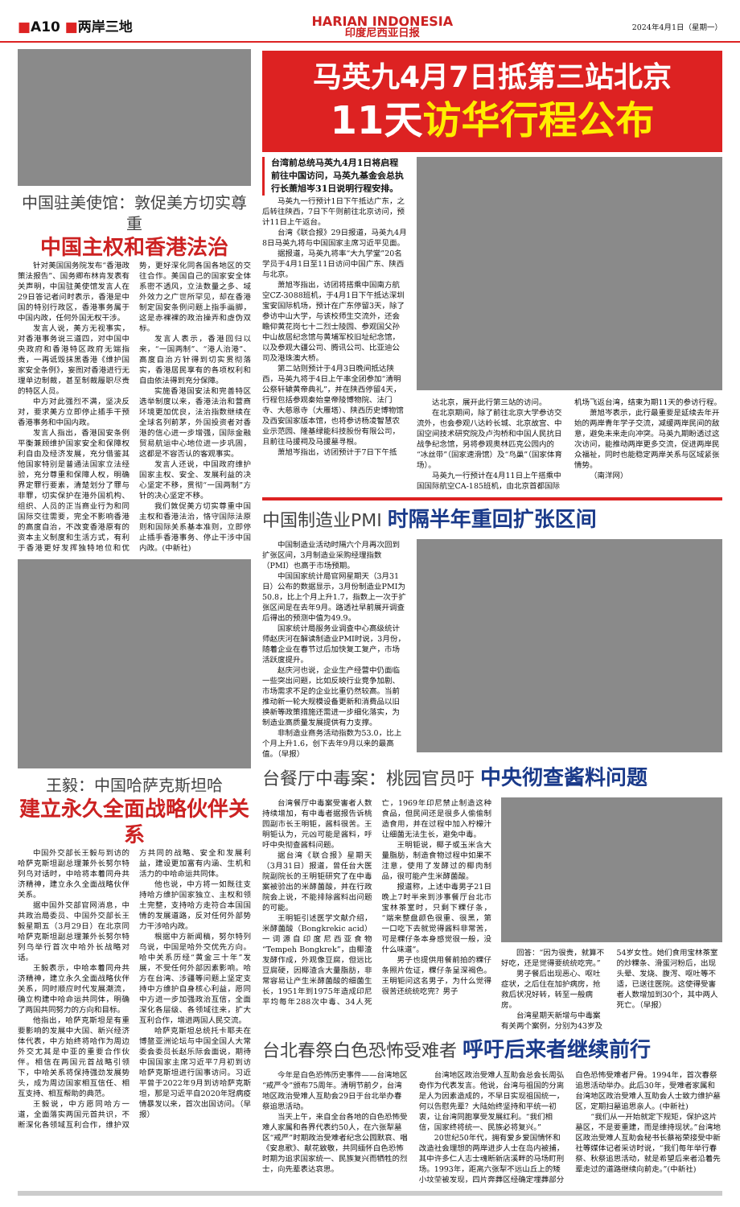■A10 ■两岸三地
HARIAN INDONESIA
印度尼西亚日报
2024年4月1日（星期一）
中国驻美使馆：敦促美方切实尊重
中国主权和香港法治
针对美国国务院发布“香港政策法报告”、国务卿布林肯发表有关声明，中国驻美使馆发言人在29日答记者问时表示，香港是中国的特别行政区，香港事务属于中国内政，任何外国无权干涉。
发言人说，美方无视事实，对香港事务说三道四，对中国中央政府和香港特区政府无端指责，一再诋毁抹黑香港《维护国家安全条例》，妄图对香港进行无理单边制裁，甚至制裁履职尽责的特区人员。
中方对此强烈不满，坚决反对，要求美方立即停止插手干预香港事务和中国内政。
发言人指出，香港国安条例平衡兼顾维护国家安全和保障权利自由及经济发展，充分借鉴其他国家特别是普通法国家立法经验，充分尊重和保障人权，明确界定罪行要素，清楚划分了罪与非罪，切实保护在港外国机构、组织、人员的正当商业行为和同国际交往需要，完全不影响香港的高度自治，不改变香港原有的资本主义制度和生活方式，有利于香港更好发挥独特地位和优势，更好深化同各国各地区的交往合作。美国自己的国家安全体系密不透风，立法数量之多、域外效力之广世所罕见，却在香港制定国安条例问题上指手画脚，这是赤裸裸的政治操弄和虚伪双标。
发言人表示，香港回归以来，“一国两制”、“港人治港”、高度自治方针得到切实贯彻落实，香港居民享有的各项权利和自由依法得到充分保障。
实施香港国安法和完善特区选举制度以来，香港法治和营商环境更加优良，法治指数继续在全球名列前茅，外国投资者对香港的信心进一步增强，国际金融贸易航运中心地位进一步巩固，这都是不容否认的客观事实。
发言人还说，中国政府维护国家主权、安全、发展利益的决心坚定不移，贯彻“一国两制”方针的决心坚定不移。
我们敦促美方切实尊重中国主权和香港法治，恪守国际法原则和国际关系基本准则，立即停止插手香港事务、停止干涉中国内政。(中新社)
王毅：中国哈萨克斯坦哈
建立永久全面战略伙伴关系
中国外交部长王毅与到访的哈萨克斯坦副总理兼外长努尔特列乌对话时，中哈将本着同舟共济精神，建立永久全面战略伙伴关系。
据中国外交部官网消息，中共政治局委员、中国外交部长王毅星期五（3月29日）在北京同哈萨克斯坦副总理兼外长努尔特列乌举行首次中哈外长战略对话。
王毅表示，中哈本着同舟共济精神，建立永久全面战略伙伴关系，同时顺应时代发展潮流，确立构建中哈命运共同体，明确了两国共同努力的方向和目标。
他指出，哈萨克斯坦是有重要影响的发展中大国、新兴经济体代表，中方始终将哈作为周边外交尤其是中亚的重要合作伙伴。相信在两国元首战略引领下，中哈关系将保持强劲发展势头，成为周边国家相互信任、相互支持、相互帮助的典范。
王毅说，中方愿同哈方一道，全面落实两国元首共识，不断深化各领域互利合作，维护双方共同的战略、安全和发展利益，建设更加富有内涵、生机和活力的中哈命运共同体。
他也说，中方将一如既往支持哈方维护国家独立、主权和领土完整，支持哈方走符合本国国情的发展道路，反对任何外部势力干涉哈内政。
根据中方新闻稿，努尔特列乌说，中国是哈外交优先方向。哈中关系历经“黄金三十年”发展，不受任何外部因素影响。哈方在台湾、涉疆等问题上坚定支持中方维护自身核心利益，愿同中方进一步加强政治互信，全面深化各层级、各领域往来，扩大互利合作，增进两国人民交流。
哈萨克斯坦总统托卡耶夫在博鳌亚洲论坛与中国全国人大常委会委员长赵乐际会面说，期待中国国家主席习近平7月初到访哈萨克斯坦进行国事访问。习近平曾于2022年9月到访哈萨克斯坦，那是习近平自2020年冠病疫情暴发以来，首次出国访问。（早报）
马英九4月7日抵第三站北京
11天访华行程公布
台湾前总统马英九4月1日将启程前往中国访问，马英九基金会总执行长萧旭岑31日说明行程安排。
马英九一行预计1日下午抵达广东，之后转往陕西，7日下午则前往北京访问，预计11日上午返台。
台湾《联合报》29日报道，马英九4月8日马英九将与中国国家主席习近平见面。
据报道，马英九将率“大九学堂”20名学员于4月1日至11日访问中国广东、陕西与北京。
萧旭岑指出，访团将搭乘中国南方航空CZ-3088班机，于4月1日下午抵达深圳宝安国际机场，预计在广东停留3天，除了参访中山大学，与该校师生交流外，还会瞻仰黄花岗七十二烈士陵园、参观国父孙中山故居纪念馆与黄埔军校旧址纪念馆，以及参观大疆公司、腾讯公司、比亚迪公司及港珠澳大桥。
第二站则预计于4月3日晚间抵达陕西，马英九将于4日上午率全团参加“清明公祭轩辕黄帝典礼”，并在陕西停留4天，行程包括参观秦始皇帝陵博物院、法门寺、大慈恩寺（大雁塔）、陕西历史博物馆及西安国家版本馆，也将参访杨凌智慧农业示范园、隆基绿能科技股份有限公司，且前往马援祠及马援墓寻根。
萧旭岑指出，访团预计于7日下午抵
达北京，展开此行第三站的访问。
在北京期间，除了前往北京大学参访交流外，也会参观八达岭长城、北京故宫、中国空间技术研究院及卢沟桥和中国人民抗日战争纪念馆，另将参观奥林匹克公园内的“冰丝带”（国家速滑馆）及“鸟巢”（国家体育场）。
马英九一行预计在4月11日上午搭乘中国国际航空CA-185班机，由北京首都国际机场飞返台湾，结束为期11天的参访行程。
萧旭岑表示，此行最重要是延续去年开始的两岸青年学子交流，减缓两岸民间的敌意，避免未来走向冲突。马英九期盼透过这次访问，能推动两岸更多交流，促进两岸民众福祉，同时也能稳定两岸关系与区域紧张情势。
（南洋网）
中国制造业PMI 时隔半年重回扩张区间
中国制造业活动时隔六个月再次回到扩张区间，3月制造业采购经理指数（PMI）也高于市场预期。
中国国家统计局官网星期天（3月31日）公布的数据显示，3月份制造业PMI为50.8，比上个月上升1.7，指数上一次于扩张区间是在去年9月。路透社早前展开调查后得出的预测中值为49.9。
国家统计局服务业调查中心高级统计师赵庆河在解读制造业PMI时说，3月份，随着企业在春节过后加快复工复产，市场活跃度提升。
赵庆河也说，企业生产经营中仍面临一些突出问题，比如反映行业竞争加剧、市场需求不足的企业比重仍然较高。当前推动新一轮大规模设备更新和消费品以旧换新等政策措施还需进一步细化落实，为制造业高质量发展提供有力支撑。
非制造业商务活动指数为53.0，比上个月上升1.6，创下去年9月以来的最高值。（早报）
台餐厅中毒案：桃园官员吁 中央彻查酱料问题
台湾餐厅中毒案受害者人数持续增加，有中毒者据报告诉桃园副市长王明钜，酱料很苦。王明钜认为，元凶可能是酱料，呼吁中央彻查酱料问题。
据台湾《联合报》星期天（3月31日）报道，曾任台大医院副院长的王明钜研究了在中毒案被验出的米酵菌酸，并在行政院会上说，不能排除酱料出问题的可能。
王明钜引述医学文献介绍，米酵菌酸（Bongkrekic acid）一词源自印度尼西亚食物“Tempeh Bongkrek”，由椰渣发酵作成，外观像豆腐，但远比豆腐硬，因椰渣含大量脂肪，非常容易让产生米酵菌酸的细菌生长，1951年到1975年造成印尼平均每年288次中毒、34人死亡，1969年印尼禁止制造这种食品，但民间还是很多人偷偷制造食用，并在过程中加入柠檬汁让细菌无法生长，避免中毒。
王明钜说，椰子或玉米含大量脂肪，制造食物过程中如果不注意，使用了发酵过的椰肉制品，很可能产生米酵菌酸。
报道称，上述中毒男子21日晚上7时半来到涉事餐厅台北市宝林茶室时，只剩下粿仔条，“端来整盘颜色很重、很黑，第一口吃下去就觉得酱料非常苦，可是粿仔条本身感觉很一般，没什么味道”。
男子也提供用餐前拍的粿仔条照片佐证，粿仔条呈深褐色。王明钜问这名男子，为什么觉得很苦还统统吃完？男子
回答：“因为很贵，就算不好吃，还是觉得要统统吃完。”
男子餐后出现恶心、呕吐症状，之后住在加护病房，抢救后状况好转，转至一般病房。
台湾星期天新增与中毒案有关两个案例，分别为43岁及54岁女性。她们食用宝林茶室的炒粿条、滑蛋河粉后，出现头晕、发烧、腹泻、呕吐等不适，已送往医院。这使得受害者人数增加到30个，其中两人死亡。（早报）
台北春祭白色恐怖受难者 呼吁后来者继续前行
今年是白色恐怖历史事件——台湾地区“戒严令”颁布75周年。清明节前夕，台湾地区政治受难人互助会29日于台北举办春祭追思活动。
当天上午，来自全台各地的白色恐怖受难人家属和各界代表约50人，在六张犁墓区“戒严”时期政治受难者纪念公园默哀、唱《安息歌》、献花致敬，共同缅怀白色恐怖时期为追求国家统一、民族复兴而牺牲的烈士，向先辈表达哀思。
台湾地区政治受难人互助会总会长周弘奇作为代表发言。他说，台湾与祖国的分离是人为因素造成的，不早日实现祖国统一，何以告慰先辈？大陆始终坚持和平统一初衷，让台湾同胞享受发展红利。“我们相信，国家终将统一、民族必将复兴。”
20世纪50年代，拥有爱乡爱国情怀和改造社会理想的两岸进步人士在岛内被捕，其中许多仁人志士魂断新店溪畔的马场町刑场。1993年，距离六张犁不远山丘上的矮小坟茔被发现，四片奔葬区经确定埋葬部分白色恐怖受难者尸骨。1994年，首次春祭追思活动举办。此后30年，受难者家属和台湾地区政治受难人互助会人士致力维护墓区，定期扫墓追思亲人。(中新社)
“我们从一开始就定下规矩，保护这片墓区，不是要重建，而是维持现状。”台湾地区政治受难人互助会秘书长蔡裕荣接受中新社等媒体记者采访时说，“我们每年举行春祭、秋祭追思活动，就是希望后来者沿着先辈走过的道路继续向前走。”(中新社)